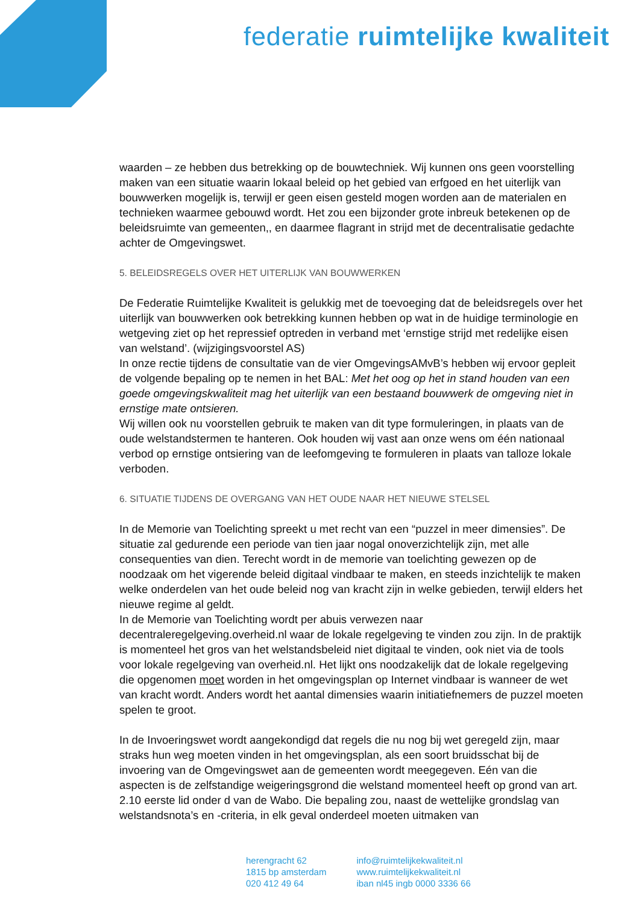federatie ruimtelijke kwaliteit
waarden – ze hebben dus betrekking op de bouwtechniek. Wij kunnen ons geen voorstelling maken van een situatie waarin lokaal beleid op het gebied van erfgoed en het uiterlijk van bouwwerken mogelijk is, terwijl er geen eisen gesteld mogen worden aan de materialen en technieken waarmee gebouwd wordt. Het zou een bijzonder grote inbreuk betekenen op de beleidsruimte van gemeenten,, en daarmee flagrant in strijd met de decentralisatie gedachte achter de Omgevingswet.
5. BELEIDSREGELS OVER HET UITERLIJK VAN BOUWWERKEN
De Federatie Ruimtelijke Kwaliteit is gelukkig met de toevoeging dat de beleidsregels over het uiterlijk van bouwwerken ook betrekking kunnen hebben op wat in de huidige terminologie en wetgeving ziet op het repressief optreden in verband met ‘ernstige strijd met redelijke eisen van welstand’. (wijzigingsvoorstel AS)
In onze rectie tijdens de consultatie van de vier OmgevingsAMvB’s hebben wij ervoor gepleit de volgende bepaling op te nemen in het BAL: Met het oog op het in stand houden van een goede omgevingskwaliteit mag het uiterlijk van een bestaand bouwwerk de omgeving niet in ernstige mate ontsieren.
Wij willen ook nu voorstellen gebruik te maken van dit type formuleringen, in plaats van de oude welstandstermen te hanteren. Ook houden wij vast aan onze wens om één nationaal verbod op ernstige ontsiering van de leefomgeving te formuleren in plaats van talloze lokale verboden.
6. SITUATIE TIJDENS DE OVERGANG VAN HET OUDE NAAR HET NIEUWE STELSEL
In de Memorie van Toelichting spreekt u met recht van een “puzzel in meer dimensies”. De situatie zal gedurende een periode van tien jaar nogal onoverzichtelijk zijn, met alle consequenties van dien. Terecht wordt in de memorie van toelichting gewezen op de noodzaak om het vigerende beleid digitaal vindbaar te maken, en steeds inzichtelijk te maken welke onderdelen van het oude beleid nog van kracht zijn in welke gebieden, terwijl elders het nieuwe regime al geldt.
In de Memorie van Toelichting wordt per abuis verwezen naar decentraleregelgeving.overheid.nl waar de lokale regelgeving te vinden zou zijn. In de praktijk is momenteel het gros van het welstandsbeleid niet digitaal te vinden, ook niet via de tools voor lokale regelgeving van overheid.nl. Het lijkt ons noodzakelijk dat de lokale regelgeving die opgenomen moet worden in het omgevingsplan op Internet vindbaar is wanneer de wet van kracht wordt. Anders wordt het aantal dimensies waarin initiatiefnemers de puzzel moeten spelen te groot.
In de Invoeringswet wordt aangekondigd dat regels die nu nog bij wet geregeld zijn, maar straks hun weg moeten vinden in het omgevingsplan, als een soort bruidsschat bij de invoering van de Omgevingswet aan de gemeenten wordt meegegeven. Eén van die aspecten is de zelfstandige weigeringsgrond die welstand momenteel heeft op grond van art. 2.10 eerste lid onder d van de Wabo. Die bepaling zou, naast de wettelijke grondslag van welstandsnota’s en -criteria, in elk geval onderdeel moeten uitmaken van
herengracht 62
1815 bp amsterdam
020 412 49 64
info@ruimtelijkekwaliteit.nl
www.ruimtelijkekwaliteit.nl
iban nl45 ingb 0000 3336 66